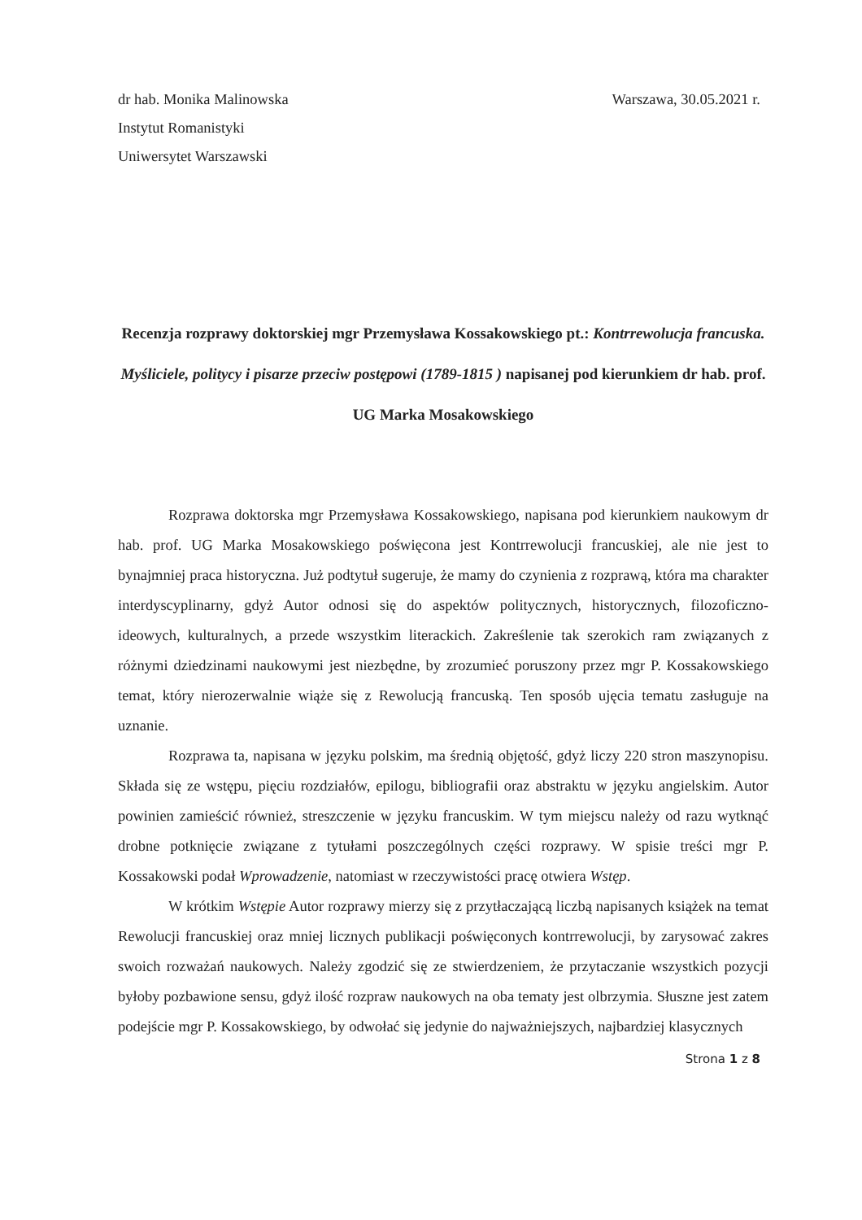dr hab. Monika Malinowska
Instytut Romanistyki
Uniwersytet Warszawski
Warszawa, 30.05.2021 r.
Recenzja rozprawy doktorskiej mgr Przemysława Kossakowskiego pt.: Kontrrewolucja francuska. Myśliciele, politycy i pisarze przeciw postępowi (1789-1815 ) napisanej pod kierunkiem dr hab. prof. UG Marka Mosakowskiego
Rozprawa doktorska mgr Przemysława Kossakowskiego, napisana pod kierunkiem naukowym dr hab. prof. UG Marka Mosakowskiego poświęcona jest Kontrrewolucji francuskiej, ale nie jest to bynajmniej praca historyczna. Już podtytuł sugeruje, że mamy do czynienia z rozprawą, która ma charakter interdyscyplinarny, gdyż Autor odnosi się do aspektów politycznych, historycznych, filozoficzno-ideowych, kulturalnych, a przede wszystkim literackich. Zakreślenie tak szerokich ram związanych z różnymi dziedzinami naukowymi jest niezbędne, by zrozumieć poruszony przez mgr P. Kossakowskiego temat, który nierozerwalnie wiąże się z Rewolucją francuską. Ten sposób ujęcia tematu zasługuje na uznanie.
Rozprawa ta, napisana w języku polskim, ma średnią objętość, gdyż liczy 220 stron maszynopisu. Składa się ze wstępu, pięciu rozdziałów, epilogu, bibliografii oraz abstraktu w języku angielskim. Autor powinien zamieścić również, streszczenie w języku francuskim. W tym miejscu należy od razu wytknąć drobne potknięcie związane z tytułami poszczególnych części rozprawy. W spisie treści mgr P. Kossakowski podał Wprowadzenie, natomiast w rzeczywistości pracę otwiera Wstęp.
W krótkim Wstępie Autor rozprawy mierzy się z przytłaczającą liczbą napisanych książek na temat Rewolucji francuskiej oraz mniej licznych publikacji poświęconych kontrrewolucji, by zarysować zakres swoich rozważań naukowych. Należy zgodzić się ze stwierdzeniem, że przytaczanie wszystkich pozycji byłoby pozbawione sensu, gdyż ilość rozpraw naukowych na oba tematy jest olbrzymia. Słuszne jest zatem podejście mgr P. Kossakowskiego, by odwołać się jedynie do najważniejszych, najbardziej klasycznych
Strona 1 z 8